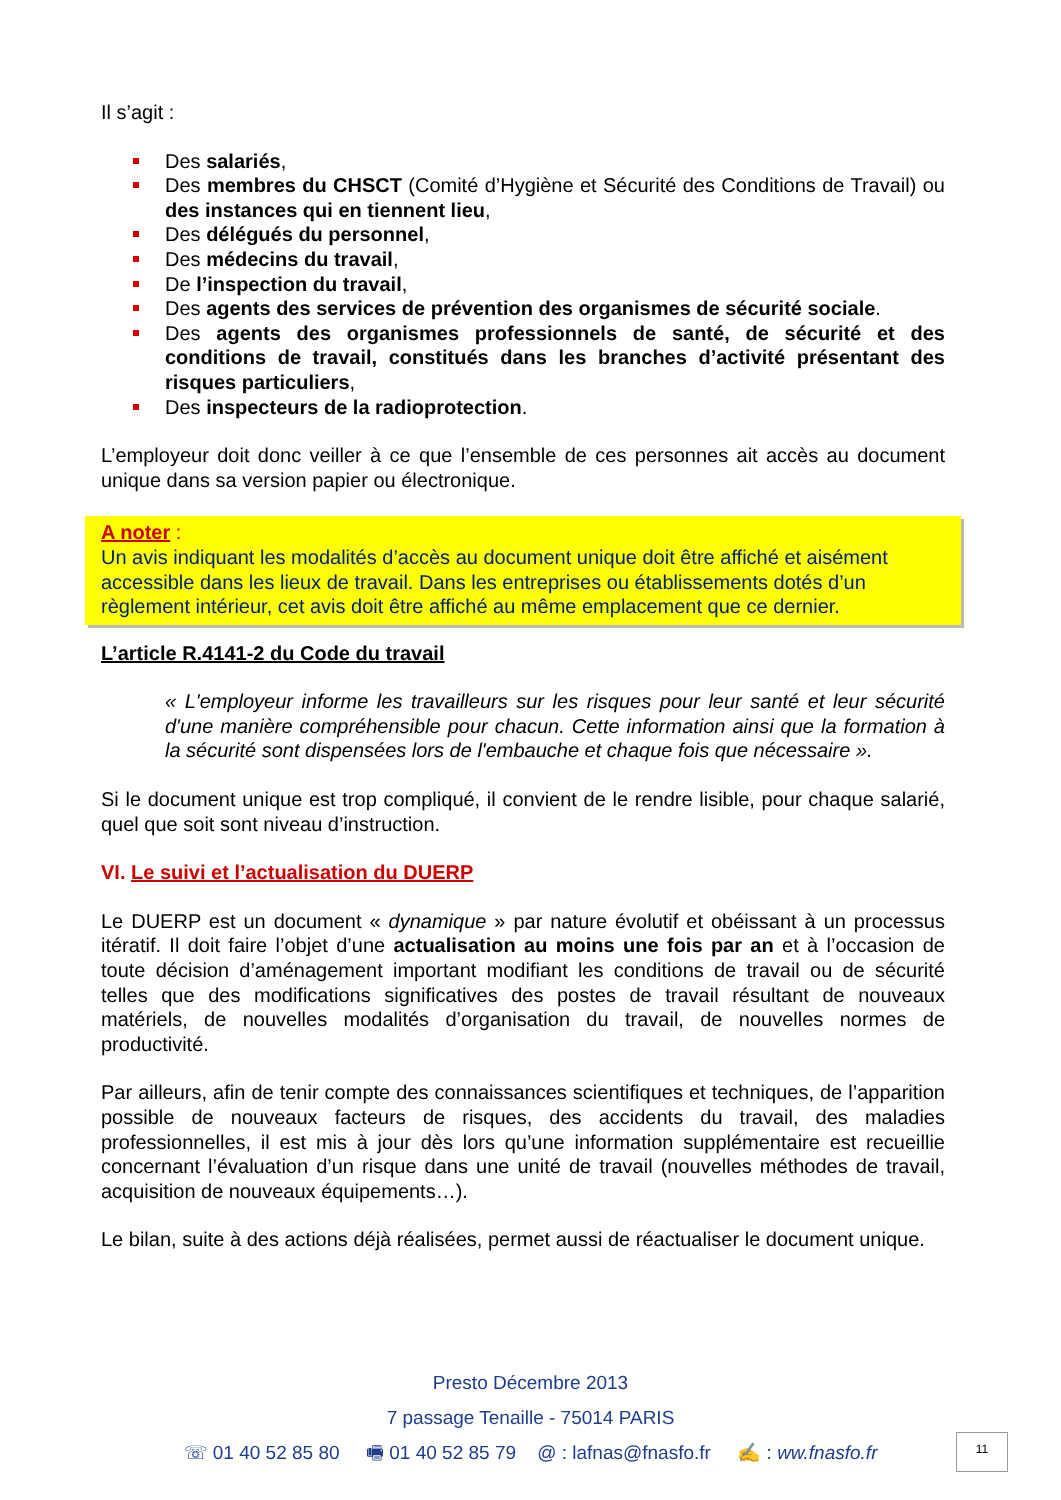Il s’agit :
Des salariés,
Des membres du CHSCT (Comité d’Hygiène et Sécurité des Conditions de Travail) ou des instances qui en tiennent lieu,
Des délégués du personnel,
Des médecins du travail,
De l’inspection du travail,
Des agents des services de prévention des organismes de sécurité sociale.
Des agents des organismes professionnels de santé, de sécurité et des conditions de travail, constitués dans les branches d’activité présentant des risques particuliers,
Des inspecteurs de la radioprotection.
L’employeur doit donc veiller à ce que l’ensemble de ces personnes ait accès au document unique dans sa version papier ou électronique.
A noter :
Un avis indiquant les modalités d’accès au document unique doit être affiché et aisément accessible dans les lieux de travail. Dans les entreprises ou établissements dotés d’un règlement intérieur, cet avis doit être affiché au même emplacement que ce dernier.
L’article R.4141-2 du Code du travail
« L'employeur informe les travailleurs sur les risques pour leur santé et leur sécurité d'une manière compréhensible pour chacun. Cette information ainsi que la formation à la sécurité sont dispensées lors de l'embauche et chaque fois que nécessaire ».
Si le document unique est trop compliqué, il convient de le rendre lisible, pour chaque salarié, quel que soit sont niveau d’instruction.
VI. Le suivi et l’actualisation du DUERP
Le DUERP est un document « dynamique » par nature évolutif et obéissant à un processus itératif. Il doit faire l’objet d’une actualisation au moins une fois par an et à l’occasion de toute décision d’aménagement important modifiant les conditions de travail ou de sécurité telles que des modifications significatives des postes de travail résultant de nouveaux matériels, de nouvelles modalités d’organisation du travail, de nouvelles normes de productivité.
Par ailleurs, afin de tenir compte des connaissances scientifiques et techniques, de l’apparition possible de nouveaux facteurs de risques, des accidents du travail, des maladies professionnelles, il est mis à jour dès lors qu’une information supplémentaire est recueillie concernant l’évaluation d’un risque dans une unité de travail (nouvelles méthodes de travail, acquisition de nouveaux équipements…).
Le bilan, suite à des actions déjà réalisées, permet aussi de réactualiser le document unique.
Presto Décembre 2013
7 passage Tenaille - 75014 PARIS
☏ 01 40 52 85 80 🖷 01 40 52 85 79 @ : lafnas@fnasfo.fr ✍ : ww.fnasfo.fr
11